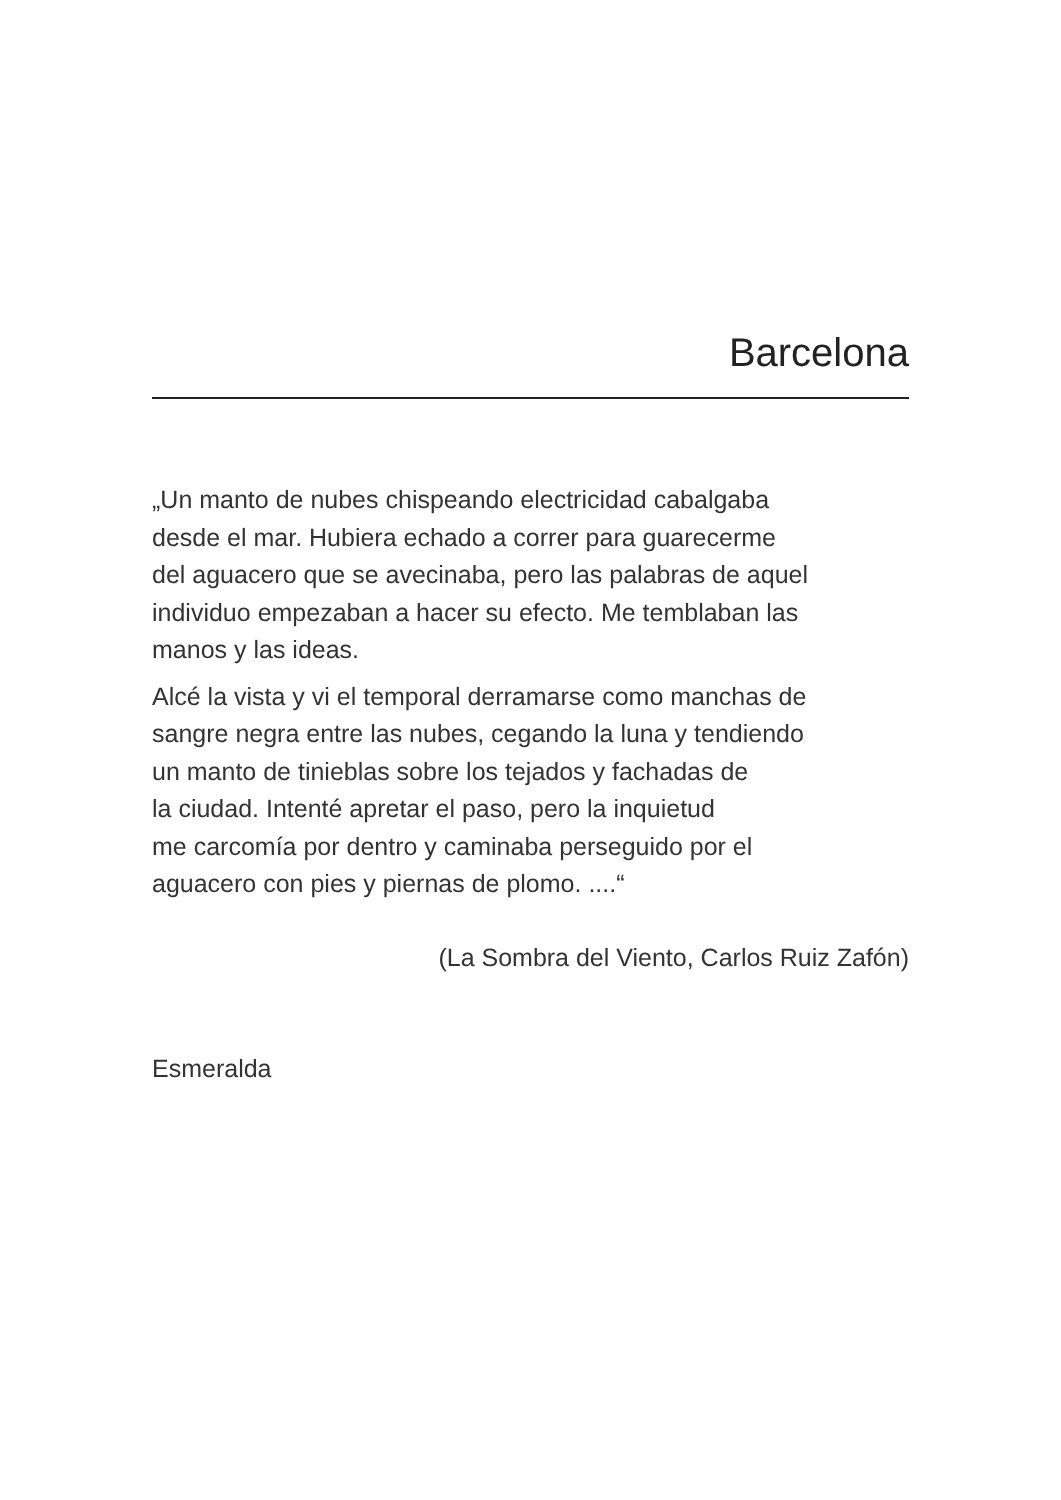Barcelona
„Un manto de nubes chispeando electricidad cabalgaba
desde el mar. Hubiera echado a correr para guarecerme
del aguacero que se avecinaba, pero las palabras de aquel
individuo empezaban a hacer su efecto. Me temblaban las
manos y las ideas.
Alcé la vista y vi el temporal derramarse como manchas de
sangre negra entre las nubes, cegando la luna y tendiendo
un manto de tinieblas sobre los tejados y fachadas de
la ciudad. Intenté apretar el paso, pero la inquietud
me carcomía por dentro y caminaba perseguido por el
aguacero con pies y piernas de plomo. ....“
(La Sombra del Viento, Carlos Ruiz Zafón)
Esmeralda